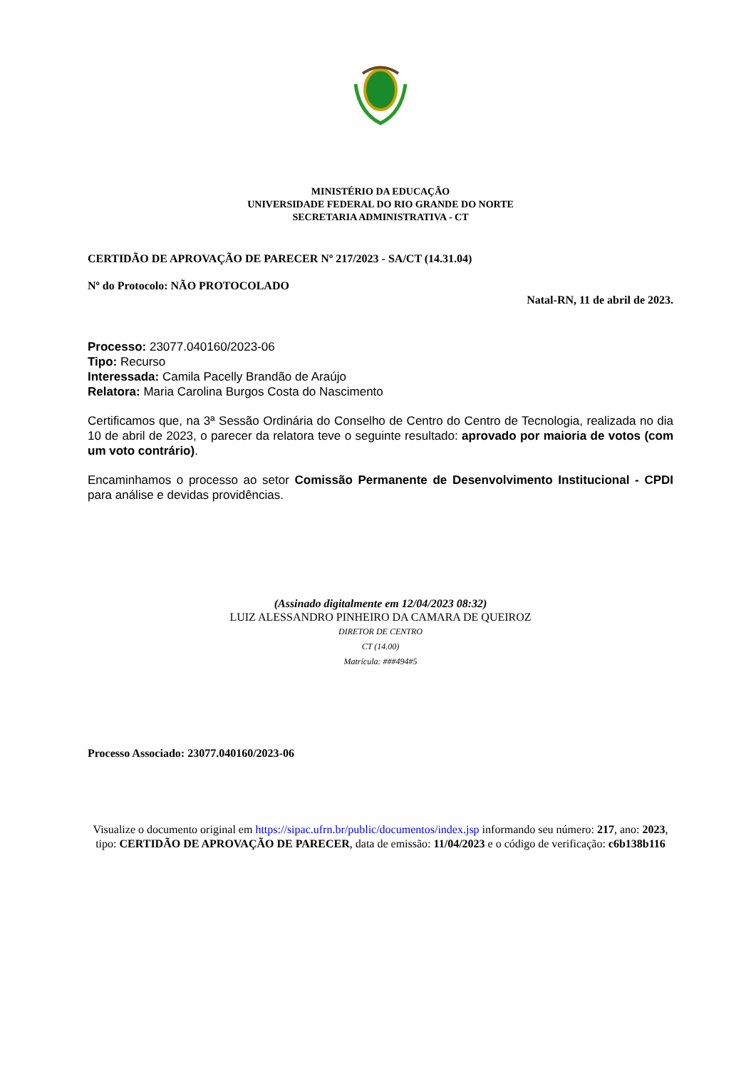MINISTÉRIO DA EDUCAÇÃO
UNIVERSIDADE FEDERAL DO RIO GRANDE DO NORTE
SECRETARIA ADMINISTRATIVA - CT
CERTIDÃO DE APROVAÇÃO DE PARECER Nº 217/2023 - SA/CT (14.31.04)
Nº do Protocolo: NÃO PROTOCOLADO
Natal-RN, 11 de abril de 2023.
Processo: 23077.040160/2023-06
Tipo: Recurso
Interessada: Camila Pacelly Brandão de Araújo
Relatora: Maria Carolina Burgos Costa do Nascimento
Certificamos que, na 3ª Sessão Ordinária do Conselho de Centro do Centro de Tecnologia, realizada no dia 10 de abril de 2023, o parecer da relatora teve o seguinte resultado: aprovado por maioria de votos (com um voto contrário).
Encaminhamos o processo ao setor Comissão Permanente de Desenvolvimento Institucional - CPDI para análise e devidas providências.
(Assinado digitalmente em 12/04/2023 08:32)
LUIZ ALESSANDRO PINHEIRO DA CAMARA DE QUEIROZ
DIRETOR DE CENTRO
CT (14.00)
Matrícula: ###494#5
Processo Associado: 23077.040160/2023-06
Visualize o documento original em https://sipac.ufrn.br/public/documentos/index.jsp informando seu número: 217, ano: 2023, tipo: CERTIDÃO DE APROVAÇÃO DE PARECER, data de emissão: 11/04/2023 e o código de verificação: c6b138b116